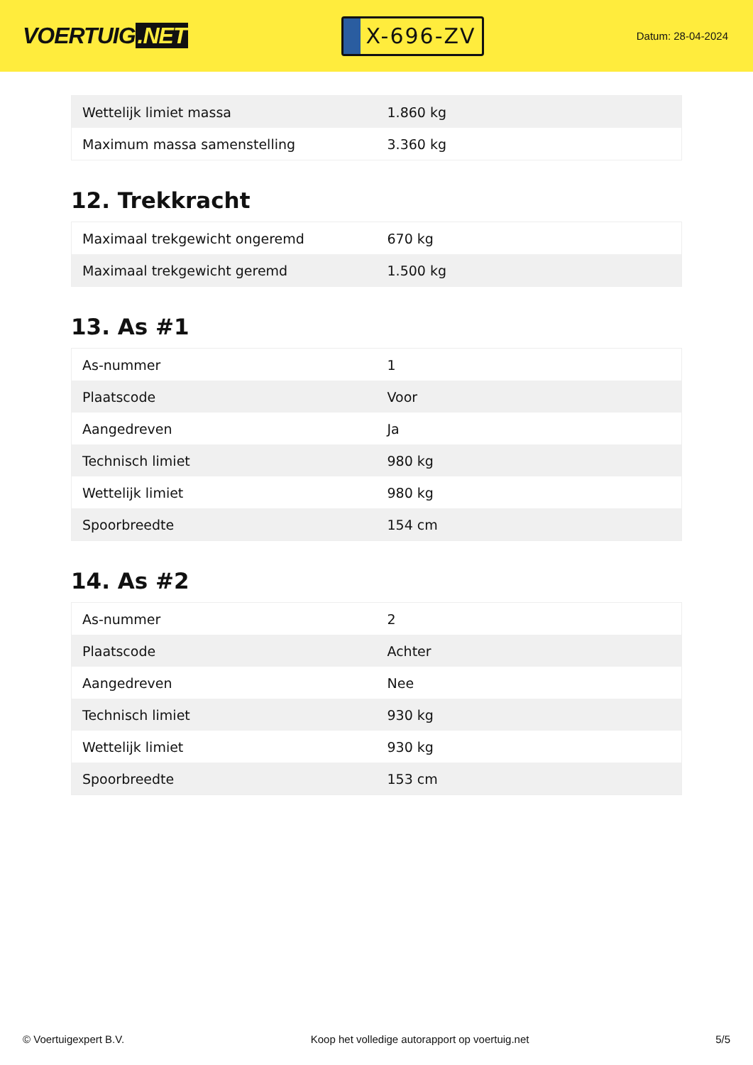VOERTUIG.NET
X-696-ZV
Datum: 28-04-2024
| Wettelijk limiet massa | 1.860 kg |
| Maximum massa samenstelling | 3.360 kg |
12. Trekkracht
| Maximaal trekgewicht ongeremd | 670 kg |
| Maximaal trekgewicht geremd | 1.500 kg |
13. As #1
| As-nummer | 1 |
| Plaatscode | Voor |
| Aangedreven | Ja |
| Technisch limiet | 980 kg |
| Wettelijk limiet | 980 kg |
| Spoorbreedte | 154 cm |
14. As #2
| As-nummer | 2 |
| Plaatscode | Achter |
| Aangedreven | Nee |
| Technisch limiet | 930 kg |
| Wettelijk limiet | 930 kg |
| Spoorbreedte | 153 cm |
© Voertuigexpert B.V. Koop het volledige autorapport op voertuig.net 5/5